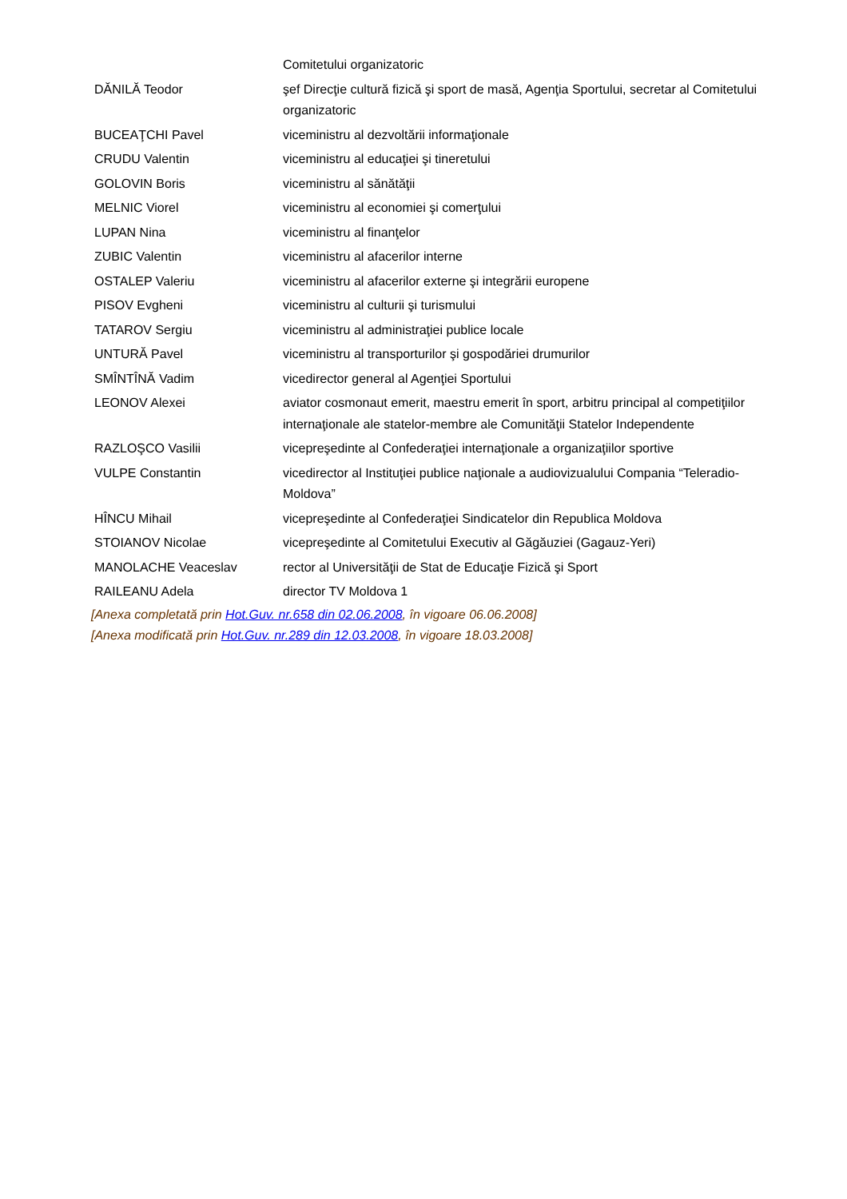| | Comitetului organizatoric |
| DĂNILĂ Teodor | şef Direcţie cultură fizică şi sport de masă, Agenţia Sportului, secretar al Comitetului organizatoric |
| BUCEAŢCHI Pavel | viceministru al dezvoltării informaţionale |
| CRUDU Valentin | viceministru al educaţiei şi tineretului |
| GOLOVIN Boris | viceministru al sănătăţii |
| MELNIC Viorel | viceministru al economiei şi comerţului |
| LUPAN Nina | viceministru al finanţelor |
| ZUBIC Valentin | viceministru al afacerilor interne |
| OSTALEP Valeriu | viceministru al afacerilor externe şi integrării europene |
| PISOV Evgheni | viceministru al culturii şi turismului |
| TATAROV Sergiu | viceministru al administraţiei publice locale |
| UNTURĂ Pavel | viceministru al transporturilor şi gospodăriei drumurilor |
| SMÎNTÎNĂ Vadim | vicedirector general al Agenţiei Sportului |
| LEONOV Alexei | aviator cosmonaut emerit, maestru emerit în sport, arbitru principal al competiţiilor internaţionale ale statelor-membre ale Comunităţii Statelor Independente |
| RAZLOŞCO Vasilii | vicepreşedinte al Confederaţiei internaţionale a organizaţiilor sportive |
| VULPE Constantin | vicedirector al Instituţiei publice naţionale a audiovizualului Compania “Teleradio-Moldova” |
| HÎNCU Mihail | vicepreşedinte al Confederaţiei Sindicatelor din Republica Moldova |
| STOIANOV Nicolae | vicepreşedinte al Comitetului Executiv al Găgăuziei (Gagauz-Yeri) |
| MANOLACHE Veaceslav | rector al Universităţii de Stat de Educaţie Fizică şi Sport |
| RAILEANU Adela | director TV Moldova 1 |
[Anexa completată prin Hot.Guv. nr.658 din 02.06.2008, în vigoare 06.06.2008]
[Anexa modificată prin Hot.Guv. nr.289 din 12.03.2008, în vigoare 18.03.2008]